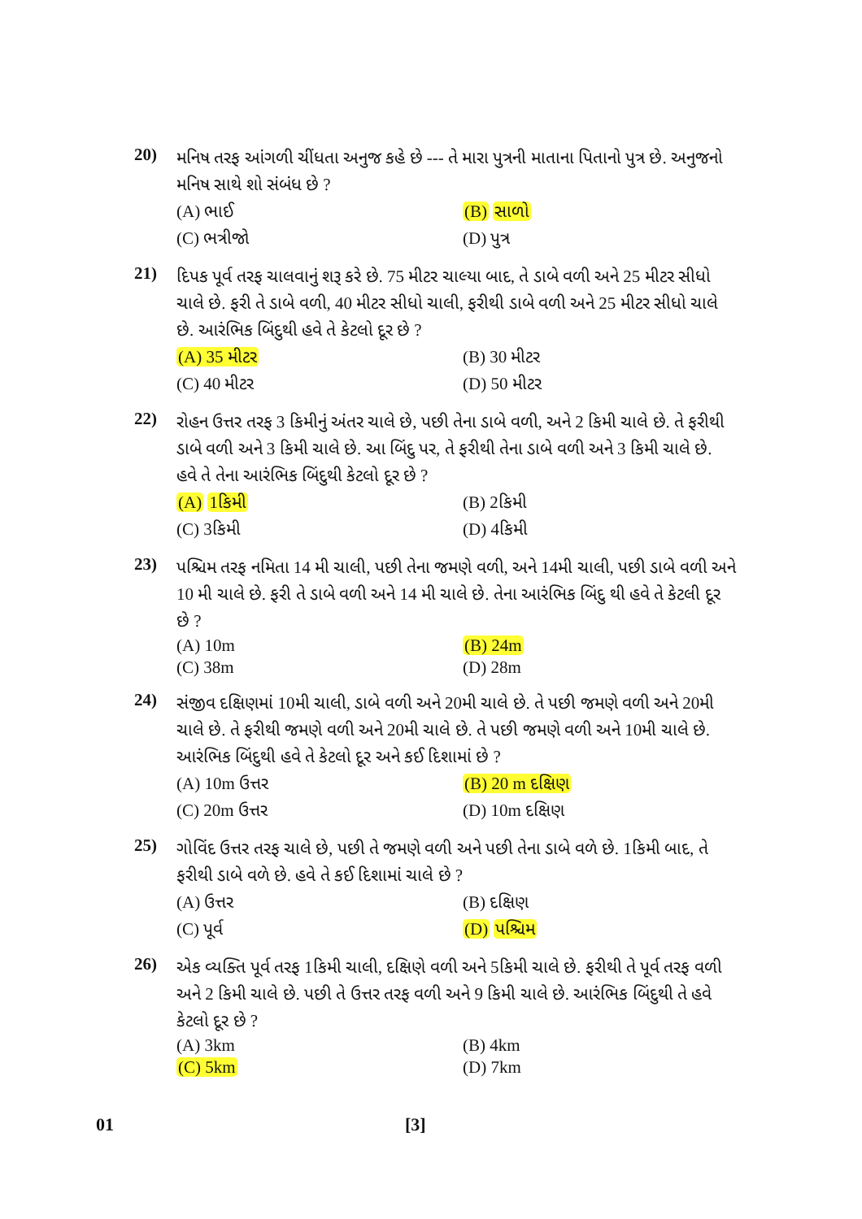20)
મનિષ તરફ આંગળી ચીંધતા અનુજ કહે છે --- તે મારા પુત્રની માતાના પિતાનો પુત્ર છે. અનુજનો મનિષ સાથે શો સંબંધ છે ?
(A) ભાઈ
(B) સાળો
(C) ભત્રીજો
(D) પુત્ર
21)
દિપક પૂર્વ તરફ ચાલવાનું શરૂ કરે છે. 75 મીટર ચાલ્યા બાદ, તે ડાબે વળી અને 25 મીટર સીધો ચાલે છે. ફરી તે ડાબે વળી, 40 મીટર સીધો ચાલી, ફરીથી ડાબે વળી અને 25 મીટર સીધો ચાલે છે. આરંભિક બિંદુથી હવે તે કેટલો દૂર છે ?
(A) 35 મીટર
(B) 30 મીટર
(C) 40 મીટર
(D) 50 મીટર
22)
રોહન ઉત્તર તરફ 3 કિમીનું અંતર ચાલે છે, પછી તેના ડાબે વળી, અને 2 કિમી ચાલે છે. તે ફરીથી ડાબે વળી અને 3 કિમી ચાલે છે. આ બિંદુ પર, તે ફરીથી તેના ડાબે વળી અને 3 કિમી ચાલે છે. હવે તે તેના આરંભિક બિંદુથી કેટલો દૂર છે ?
(A) 1કિમી
(B) 2કિમી
(C) 3કિમી
(D) 4કિમી
23)
પશ્ચિમ તરફ નમિતા 14 મી ચાલી, પછી તેના જમણે વળી, અને 14મી ચાલી, પછી ડાબે વળી અને 10 મી ચાલે છે. ફરી તે ડાબે વળી અને 14 મી ચાલે છે. તેના આરંભિક બિંદુ થી હવે તે કેટલી દૂર છે ?
(A) 10m
(B) 24m
(C) 38m
(D) 28m
24)
સંજીવ દક્ષિણમાં 10મી ચાલી, ડાબે વળી અને 20મી ચાલે છે. તે પછી જમણે વળી અને 20મી ચાલે છે. તે ફરીથી જમણે વળી અને 20મી ચાલે છે. તે પછી જમણે વળી અને 10મી ચાલે છે. આરંભિક બિંદુથી હવે તે કેટલો દૂર અને કઈ દિશામાં છે ?
(A) 10m ઉત્તર
(B) 20 m દક્ષિણ
(C) 20m ઉત્તર
(D) 10m દક્ષિણ
25)
ગોવિંદ ઉત્તર તરફ ચાલે છે, પછી તે જમણે વળી અને પછી તેના ડાબે વળે છે. 1કિમી બાદ, તે ફરીથી ડાબે વળે છે. હવે તે કઈ દિશામાં ચાલે છે ?
(A) ઉત્તર
(B) દક્ષિણ
(C) પૂર્વ
(D) પશ્ચિમ
26)
એક વ્યક્તિ પૂર્વ તરફ 1કિમી ચાલી, દક્ષિણે વળી અને 5કિમી ચાલે છે. ફરીથી તે પૂર્વ તરફ વળી અને 2 કિમી ચાલે છે. પછી તે ઉત્તર તરફ વળી અને 9 કિમી ચાલે છે. આરંભિક બિંદુથી તે હવે કેટલો દૂર છે ?
(A) 3km
(B) 4km
(C) 5km
(D) 7km
01 [3]